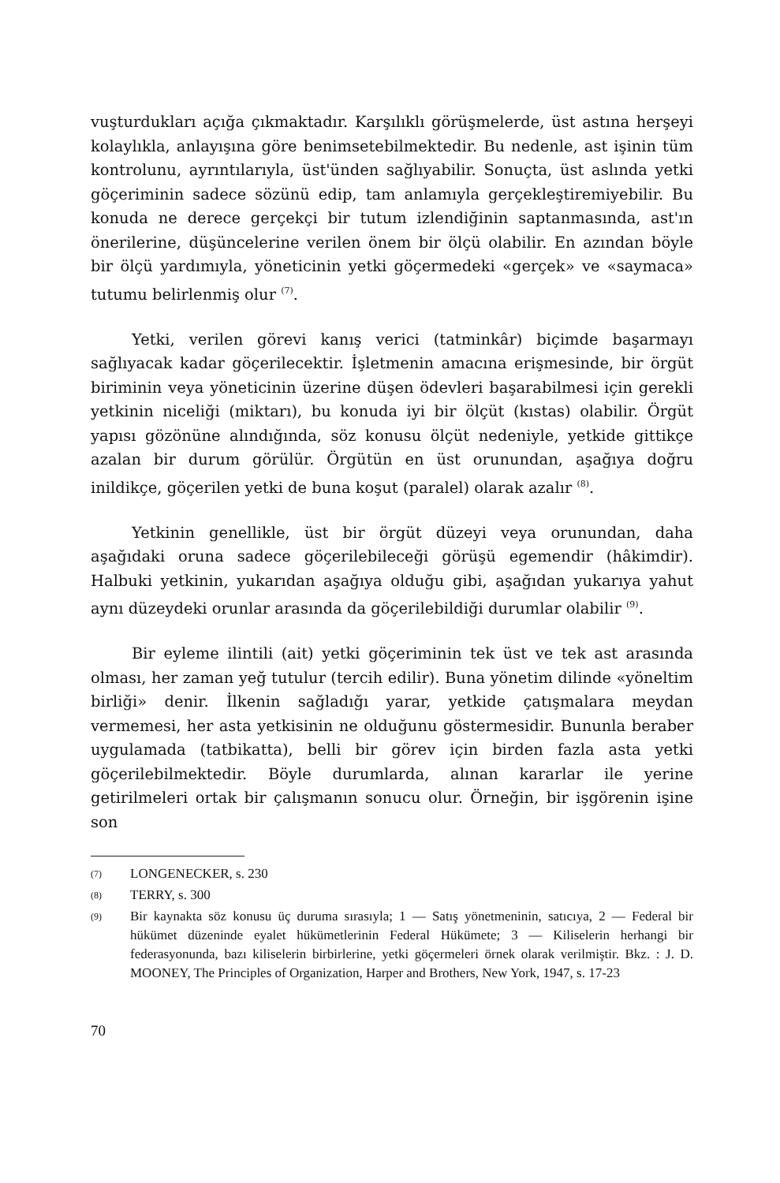vuşturdukları açığa çıkmaktadır. Karşılıklı görüşmelerde, üst astına herşeyi kolaylıkla, anlayışına göre benimsetebilmektedir. Bu nedenle, ast işinin tüm kontrolunu, ayrıntılarıyla, üst'ünden sağlıyabilir. Sonuçta, üst aslında yetki göçeriminin sadece sözünü edip, tam anlamıyla gerçekleştiremiyebilir. Bu konuda ne derece gerçekçi bir tutum izlendiğinin saptanmasında, ast'ın önerilerine, düşüncelerine verilen önem bir ölçü olabilir. En azından böyle bir ölçü yardımıyla, yöneticinin yetki göçermedeki «gerçek» ve «saymaca» tutumu belirlenmiş olur <sup>(7)</sup>.
Yetki, verilen görevi kanış verici (tatminkâr) biçimde başarmayı sağlıyacak kadar göçerilecektir. İşletmenin amacına erişmesinde, bir örgüt biriminin veya yöneticinin üzerine düşen ödevleri başarabilmesi için gerekli yetkinin niceliği (miktarı), bu konuda iyi bir ölçüt (kıstas) olabilir. Örgüt yapısı gözönüne alındığında, söz konusu ölçüt nedeniyle, yetkide gittikçe azalan bir durum görülür. Örgütün en üst orunundan, aşağıya doğru inildikçe, göçerilen yetki de buna koşut (paralel) olarak azalır <sup>(8)</sup>.
Yetkinin genellikle, üst bir örgüt düzeyi veya orunundan, daha aşağıdaki oruna sadece göçerilebileceği görüşü egemendir (hâkimdir). Halbuki yetkinin, yukarıdan aşağıya olduğu gibi, aşağıdan yukarıya yahut aynı düzeydeki orunlar arasında da göçerilebildiği durumlar olabilir <sup>(9)</sup>.
Bir eyleme ilintili (ait) yetki göçeriminin tek üst ve tek ast arasında olması, her zaman yeğ tutulur (tercih edilir). Buna yönetim dilinde «yöneltim birliği» denir. İlkenin sağladığı yarar, yetkide çatışmalara meydan vermemesi, her asta yetkisinin ne olduğunu göstermesidir. Bununla beraber uygulamada (tatbikatta), belli bir görev için birden fazla asta yetki göçerilebilmektedir. Böyle durumlarda, alınan kararlar ile yerine getirilmeleri ortak bir çalışmanın sonucu olur. Örneğin, bir işgörenin işine son
(7) LONGENECKER, s. 230
(8) TERRY, s. 300
(9) Bir kaynakta söz konusu üç duruma sırasıyla; 1 — Satış yönetmeninin, satıcıya, 2 — Federal bir hükümet düzeninde eyalet hükümetlerinin Federal Hükümete; 3 — Kiliselerin herhangi bir federasyonunda, bazı kiliselerin birbirlerine, yetki göçermeleri örnek olarak verilmiştir. Bkz. : J. D. MOONEY, The Principles of Organization, Harper and Brothers, New York, 1947, s. 17-23
70